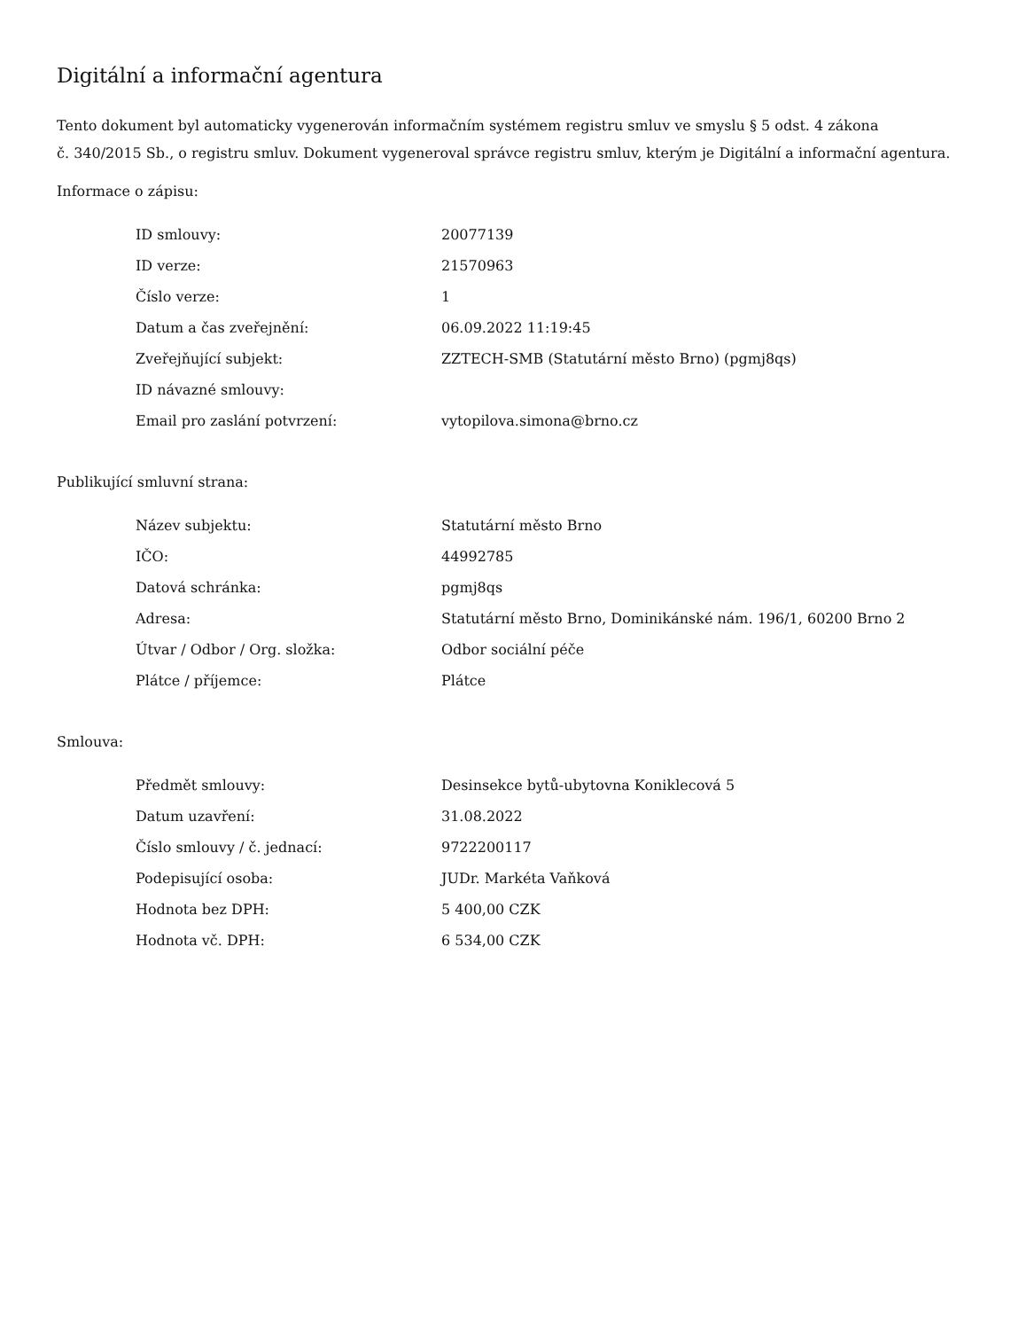Digitální a informační agentura
Tento dokument byl automaticky vygenerován informačním systémem registru smluv ve smyslu § 5 odst. 4 zákona
č. 340/2015 Sb., o registru smluv. Dokument vygeneroval správce registru smluv, kterým je Digitální a informační agentura.
Informace o zápisu:
| ID smlouvy: | 20077139 |
| ID verze: | 21570963 |
| Číslo verze: | 1 |
| Datum a čas zveřejnění: | 06.09.2022 11:19:45 |
| Zveřejňující subjekt: | ZZTECH-SMB (Statutární město Brno) (pgmj8qs) |
| ID návazné smlouvy: | |
| Email pro zaslání potvrzení: | vytopilova.simona@brno.cz |
Publikující smluvní strana:
| Název subjektu: | Statutární město Brno |
| IČO: | 44992785 |
| Datová schránka: | pgmj8qs |
| Adresa: | Statutární město Brno, Dominikánské nám. 196/1, 60200 Brno 2 |
| Útvar / Odbor / Org. složka: | Odbor sociální péče |
| Plátce / příjemce: | Plátce |
Smlouva:
| Předmět smlouvy: | Desinsekce bytů-ubytovna Koniklecová 5 |
| Datum uzavření: | 31.08.2022 |
| Číslo smlouvy / č. jednací: | 9722200117 |
| Podepisující osoba: | JUDr. Markéta Vaňková |
| Hodnota bez DPH: | 5 400,00 CZK |
| Hodnota vč. DPH: | 6 534,00 CZK |